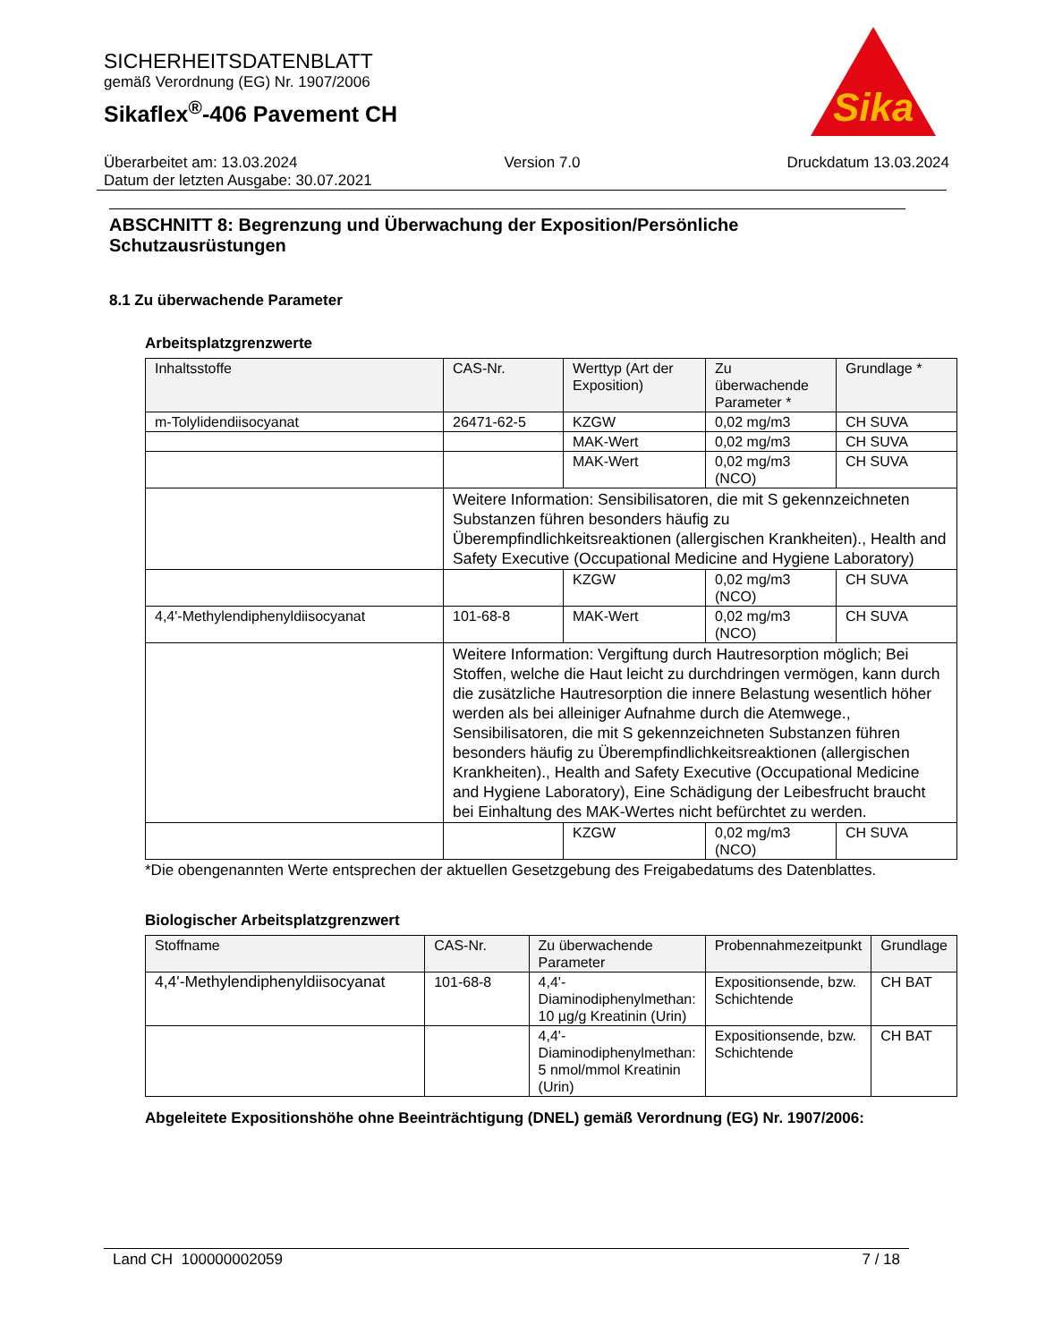SICHERHEITSDATENBLATT
gemäß Verordnung (EG) Nr. 1907/2006
Sikaflex<sup>®</sup>-406 Pavement CH
Sika
Überarbeitet am: 13.03.2024 Version 7.0 Druckdatum 13.03.2024
Datum der letzten Ausgabe: 30.07.2021
ABSCHNITT 8: Begrenzung und Überwachung der Exposition/Persönliche Schutzausrüstungen
8.1 Zu überwachende Parameter
Arbeitsplatzgrenzwerte
| Inhaltsstoffe | CAS-Nr. | Werttyp (Art der Exposition) | Zu überwachende Parameter * | Grundlage * |
| --- | --- | --- | --- | --- |
| m-Tolylidendiisocyanat | 26471-62-5 | KZGW | 0,02 mg/m3 | CH SUVA |
| | | MAK-Wert | 0,02 mg/m3 | CH SUVA |
| | | MAK-Wert | 0,02 mg/m3 (NCO) | CH SUVA |
| | Weitere Information: Sensibilisatoren, die mit S gekennzeichneten Substanzen führen besonders häufig zu Überempfindlichkeitsreaktionen (allergischen Krankheiten)., Health and Safety Executive (Occupational Medicine and Hygiene Laboratory) | | | |
| | | KZGW | 0,02 mg/m3 (NCO) | CH SUVA |
| 4,4'-Methylendiphenyldiisocyanat | 101-68-8 | MAK-Wert | 0,02 mg/m3 (NCO) | CH SUVA |
| | Weitere Information: Vergiftung durch Hautresorption möglich; Bei Stoffen, welche die Haut leicht zu durchdringen vermögen, kann durch die zusätzliche Hautresorption die innere Belastung wesentlich höher werden als bei alleiniger Aufnahme durch die Atemwege., Sensibilisatoren, die mit S gekennzeichneten Substanzen führen besonders häufig zu Überempfindlichkeitsreaktionen (allergischen Krankheiten)., Health and Safety Executive (Occupational Medicine and Hygiene Laboratory), Eine Schädigung der Leibesfrucht braucht bei Einhaltung des MAK-Wertes nicht befürchtet zu werden. | | | |
| | | KZGW | 0,02 mg/m3 (NCO) | CH SUVA |
*Die obengenannten Werte entsprechen der aktuellen Gesetzgebung des Freigabedatums des Datenblattes.
Biologischer Arbeitsplatzgrenzwert
| Stoffname | CAS-Nr. | Zu überwachende Parameter | Probennahmezeitpunkt | Grundlage |
| --- | --- | --- | --- | --- |
| 4,4'-Methylendiphenyldiisocyanat | 101-68-8 | 4,4'-Diaminodiphenylmethan: 10 µg/g Kreatinin (Urin) | Expositionsende, bzw. Schichtende | CH BAT |
| | | 4,4'-Diaminodiphenylmethan: 5 nmol/mmol Kreatinin (Urin) | Expositionsende, bzw. Schichtende | CH BAT |
Abgeleitete Expositionshöhe ohne Beeinträchtigung (DNEL) gemäß Verordnung (EG) Nr. 1907/2006:
Land CH 100000002059 7 / 18